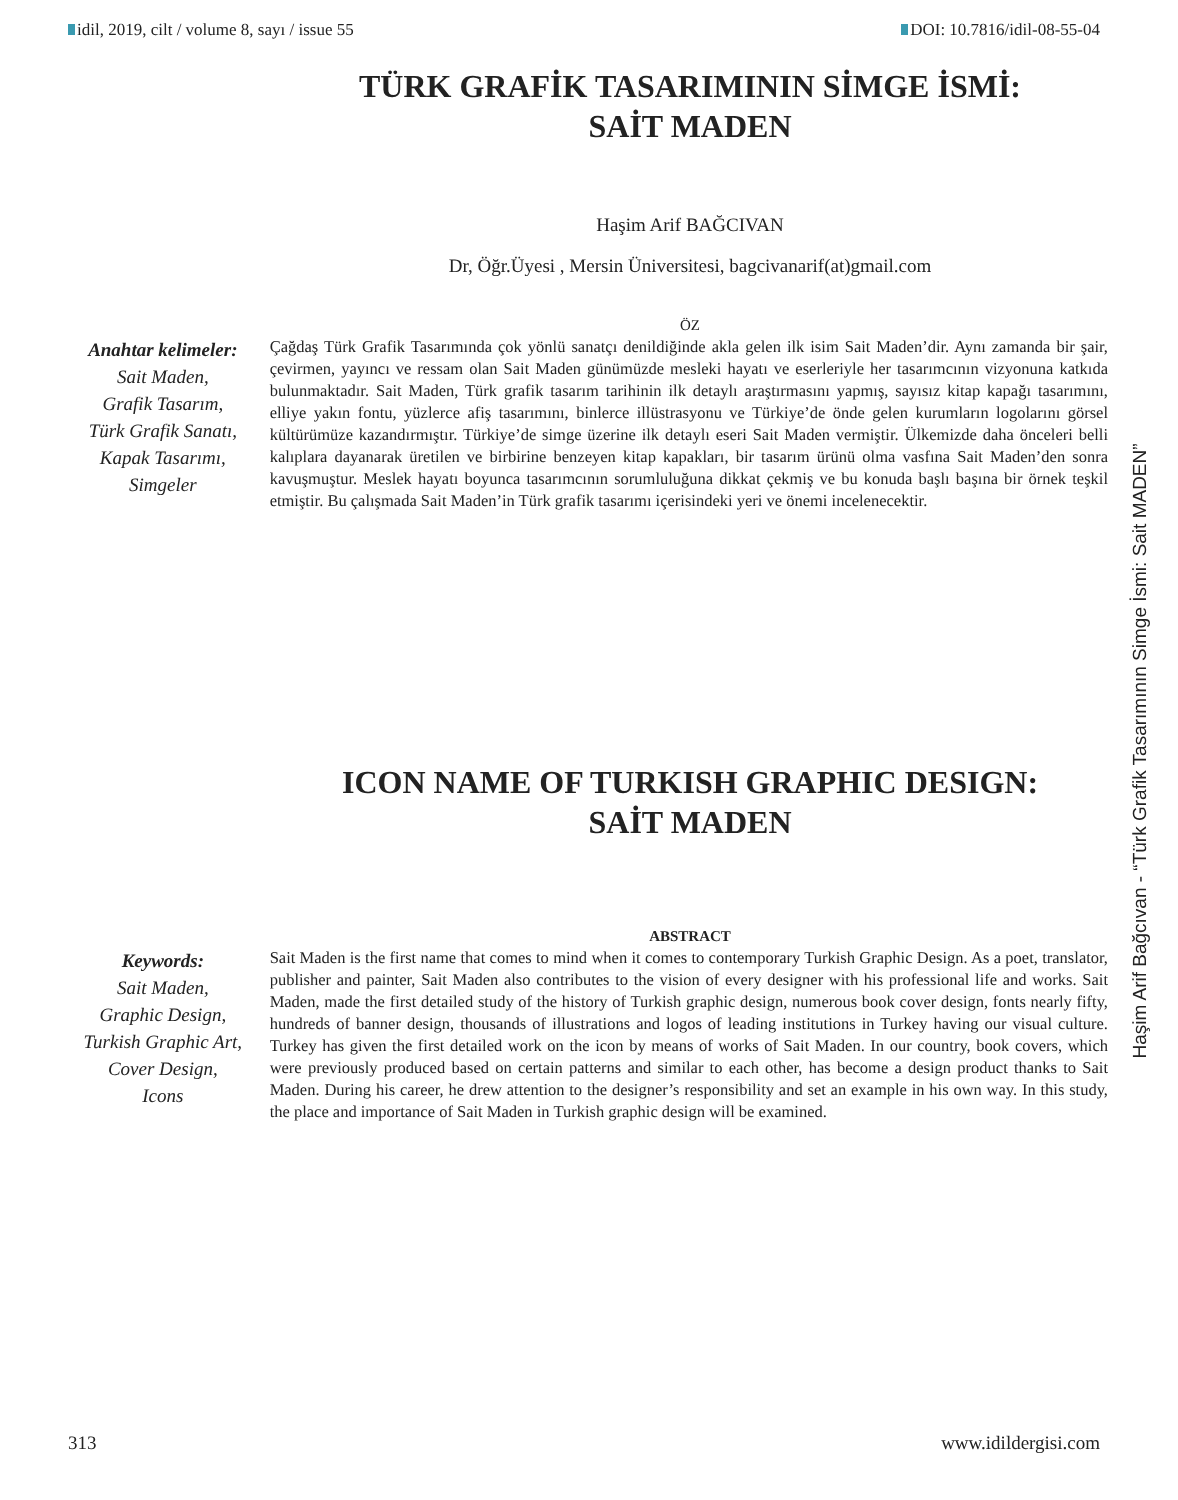idil, 2019, cilt / volume 8, sayı / issue 55
DOI: 10.7816/idil-08-55-04
TÜRK GRAFİK TASARIMININ SİMGE İSMİ:
SAİT MADEN
Haşim Arif BAĞCIVAN
Dr, Öğr.Üyesi , Mersin Üniversitesi, bagcivanarif(at)gmail.com
ÖZ
Anahtar kelimeler:
Sait Maden,
Grafik Tasarım,
Türk Grafik Sanatı,
Kapak Tasarımı,
Simgeler
Çağdaş Türk Grafik Tasarımında çok yönlü sanatçı denildiğinde akla gelen ilk isim Sait Maden’dir. Aynı zamanda bir şair, çevirmen, yayıncı ve ressam olan Sait Maden günümüzde mesleki hayatı ve eserleriyle her tasarımcının vizyonuna katkıda bulunmaktadır. Sait Maden, Türk grafik tasarım tarihinin ilk detaylı araştırmasını yapmış, sayısız kitap kapağı tasarımını, elliye yakın fontu, yüzlerce afiş tasarımını, binlerce illüstrasyonu ve Türkiye’de önde gelen kurumların logolarını görsel kültürümüze kazandırmıştır. Türkiye’de simge üzerine ilk detaylı eseri Sait Maden vermiştir. Ülkemizde daha önceleri belli kalıplara dayanarak üretilen ve birbirine benzeyen kitap kapakları, bir tasarım ürünü olma vasfına Sait Maden’den sonra kavuşmuştur. Meslek hayatı boyunca tasarımcının sorumluluğuna dikkat çekmiş ve bu konuda başlı başına bir örnek teşkil etmiştir. Bu çalışmada Sait Maden’in Türk grafik tasarımı içerisindeki yeri ve önemi incelenecektir.
ICON NAME OF TURKISH GRAPHIC DESIGN:
SAİT MADEN
ABSTRACT
Keywords:
Sait Maden,
Graphic Design,
Turkish Graphic Art,
Cover Design,
Icons
Sait Maden is the first name that comes to mind when it comes to contemporary Turkish Graphic Design. As a poet, translator, publisher and painter, Sait Maden also contributes to the vision of every designer with his professional life and works. Sait Maden, made the first detailed study of the history of Turkish graphic design, numerous book cover design, fonts nearly fifty, hundreds of banner design, thousands of illustrations and logos of leading institutions in Turkey having our visual culture. Turkey has given the first detailed work on the icon by means of works of Sait Maden. In our country, book covers, which were previously produced based on certain patterns and similar to each other, has become a design product thanks to Sait Maden. During his career, he drew attention to the designer’s responsibility and set an example in his own way. In this study, the place and importance of Sait Maden in Turkish graphic design will be examined.
Haşim Arif Bağcıvan - “Türk Grafik Tasarımının Simge İsmi: Sait MADEN”
313 www.idildergisi.com